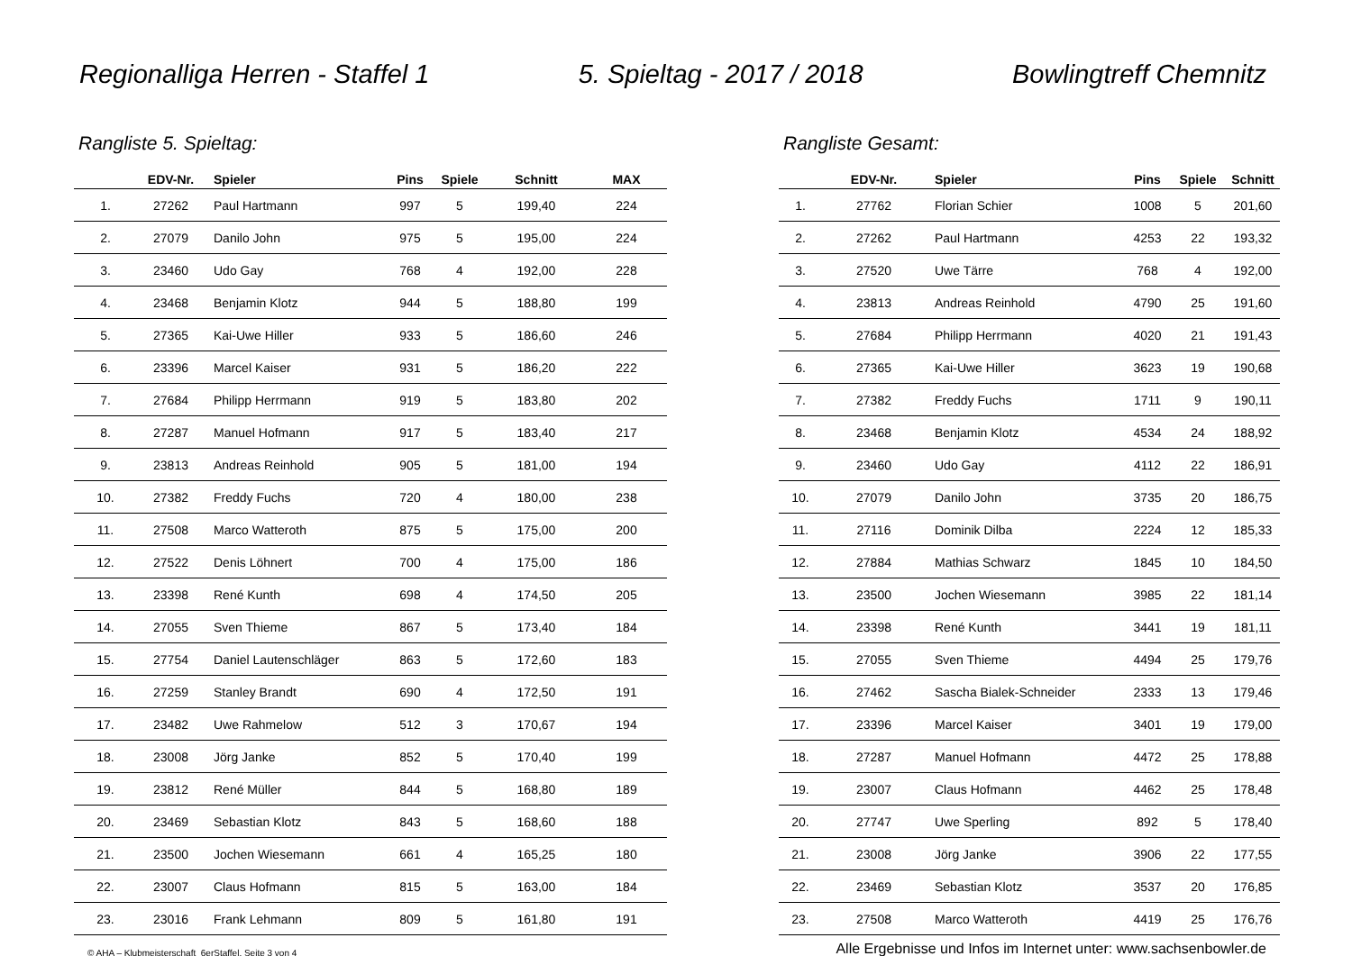Regionalliga Herren - Staffel 1 5. Spieltag - 2017 / 2018 Bowlingtreff Chemnitz
Rangliste 5. Spieltag:
| | EDV-Nr. | Spieler | Pins | Spiele | Schnitt | MAX |
| --- | --- | --- | --- | --- | --- | --- |
| 1. | 27262 | Paul Hartmann | 997 | 5 | 199,40 | 224 |
| 2. | 27079 | Danilo John | 975 | 5 | 195,00 | 224 |
| 3. | 23460 | Udo Gay | 768 | 4 | 192,00 | 228 |
| 4. | 23468 | Benjamin Klotz | 944 | 5 | 188,80 | 199 |
| 5. | 27365 | Kai-Uwe Hiller | 933 | 5 | 186,60 | 246 |
| 6. | 23396 | Marcel Kaiser | 931 | 5 | 186,20 | 222 |
| 7. | 27684 | Philipp Herrmann | 919 | 5 | 183,80 | 202 |
| 8. | 27287 | Manuel Hofmann | 917 | 5 | 183,40 | 217 |
| 9. | 23813 | Andreas Reinhold | 905 | 5 | 181,00 | 194 |
| 10. | 27382 | Freddy Fuchs | 720 | 4 | 180,00 | 238 |
| 11. | 27508 | Marco Watteroth | 875 | 5 | 175,00 | 200 |
| 12. | 27522 | Denis Löhnert | 700 | 4 | 175,00 | 186 |
| 13. | 23398 | René Kunth | 698 | 4 | 174,50 | 205 |
| 14. | 27055 | Sven Thieme | 867 | 5 | 173,40 | 184 |
| 15. | 27754 | Daniel Lautenschläger | 863 | 5 | 172,60 | 183 |
| 16. | 27259 | Stanley Brandt | 690 | 4 | 172,50 | 191 |
| 17. | 23482 | Uwe Rahmelow | 512 | 3 | 170,67 | 194 |
| 18. | 23008 | Jörg Janke | 852 | 5 | 170,40 | 199 |
| 19. | 23812 | René Müller | 844 | 5 | 168,80 | 189 |
| 20. | 23469 | Sebastian Klotz | 843 | 5 | 168,60 | 188 |
| 21. | 23500 | Jochen Wiesemann | 661 | 4 | 165,25 | 180 |
| 22. | 23007 | Claus Hofmann | 815 | 5 | 163,00 | 184 |
| 23. | 23016 | Frank Lehmann | 809 | 5 | 161,80 | 191 |
© AHA – Klubmeisterschaft_6erStaffel, Seite 3 von 4
Rangliste Gesamt:
| | EDV-Nr. | Spieler | Pins | Spiele | Schnitt |
| --- | --- | --- | --- | --- | --- |
| 1. | 27762 | Florian Schier | 1008 | 5 | 201,60 |
| 2. | 27262 | Paul Hartmann | 4253 | 22 | 193,32 |
| 3. | 27520 | Uwe Tärre | 768 | 4 | 192,00 |
| 4. | 23813 | Andreas Reinhold | 4790 | 25 | 191,60 |
| 5. | 27684 | Philipp Herrmann | 4020 | 21 | 191,43 |
| 6. | 27365 | Kai-Uwe Hiller | 3623 | 19 | 190,68 |
| 7. | 27382 | Freddy Fuchs | 1711 | 9 | 190,11 |
| 8. | 23468 | Benjamin Klotz | 4534 | 24 | 188,92 |
| 9. | 23460 | Udo Gay | 4112 | 22 | 186,91 |
| 10. | 27079 | Danilo John | 3735 | 20 | 186,75 |
| 11. | 27116 | Dominik Dilba | 2224 | 12 | 185,33 |
| 12. | 27884 | Mathias Schwarz | 1845 | 10 | 184,50 |
| 13. | 23500 | Jochen Wiesemann | 3985 | 22 | 181,14 |
| 14. | 23398 | René Kunth | 3441 | 19 | 181,11 |
| 15. | 27055 | Sven Thieme | 4494 | 25 | 179,76 |
| 16. | 27462 | Sascha Bialek-Schneider | 2333 | 13 | 179,46 |
| 17. | 23396 | Marcel Kaiser | 3401 | 19 | 179,00 |
| 18. | 27287 | Manuel Hofmann | 4472 | 25 | 178,88 |
| 19. | 23007 | Claus Hofmann | 4462 | 25 | 178,48 |
| 20. | 27747 | Uwe Sperling | 892 | 5 | 178,40 |
| 21. | 23008 | Jörg Janke | 3906 | 22 | 177,55 |
| 22. | 23469 | Sebastian Klotz | 3537 | 20 | 176,85 |
| 23. | 27508 | Marco Watteroth | 4419 | 25 | 176,76 |
Alle Ergebnisse und Infos im Internet unter: www.sachsenbowler.de